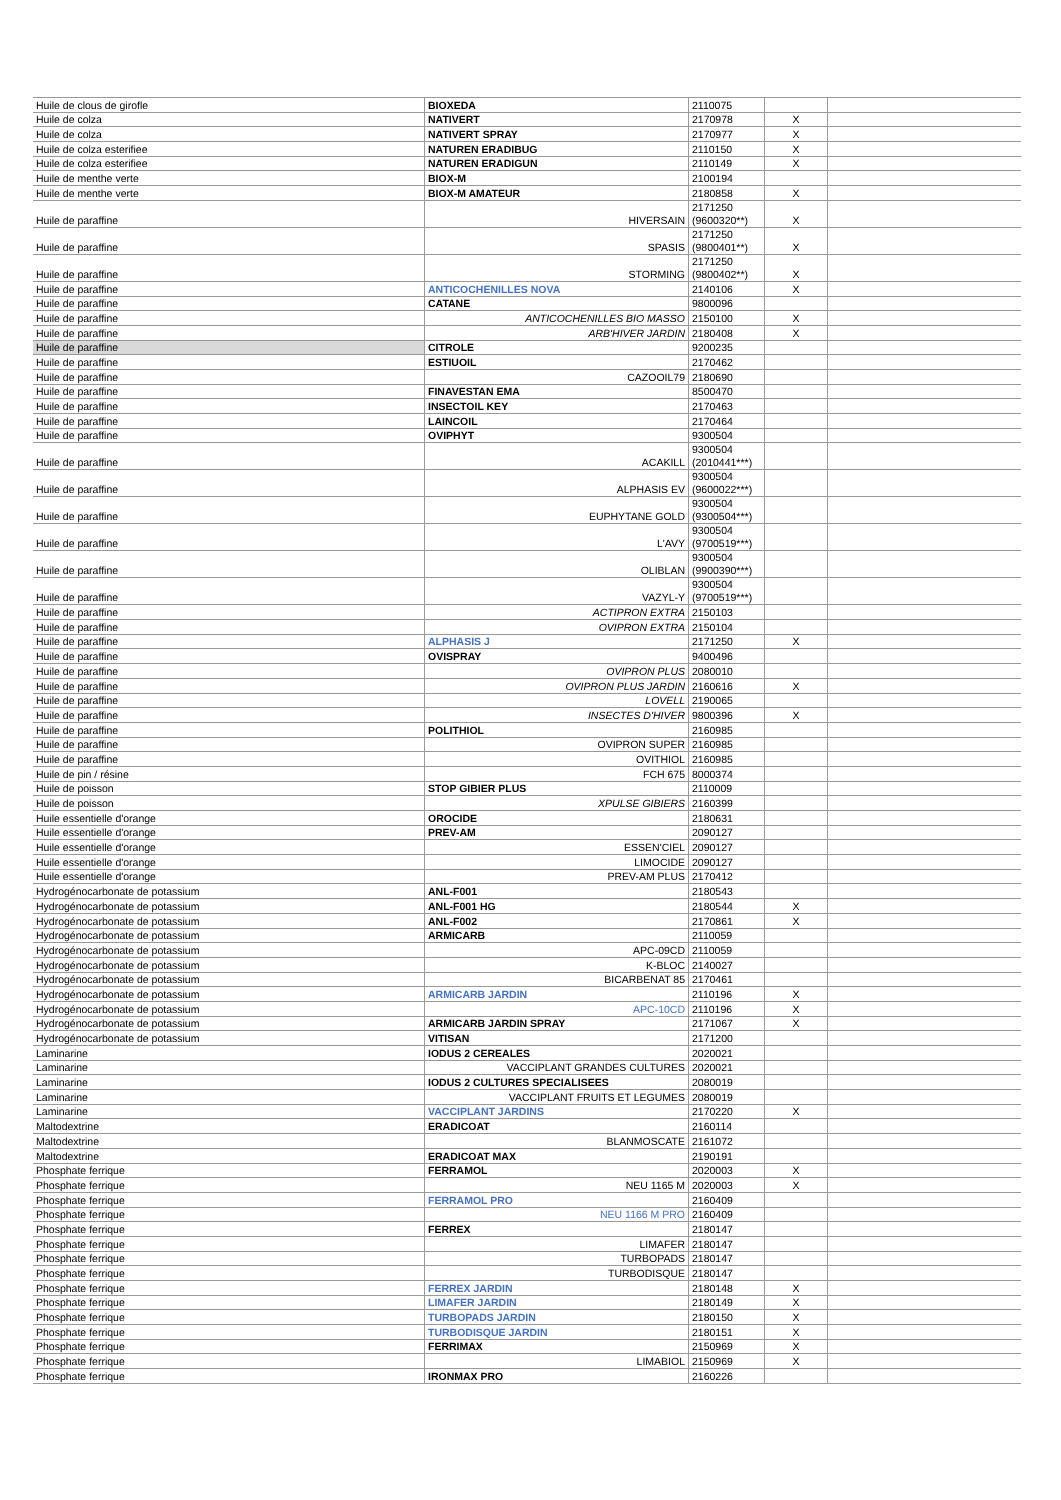| Huile de clous de girofle | BIOXEDA | 2110075 | | |
| Huile de colza | NATIVERT | 2170978 | X | |
| Huile de colza | NATIVERT SPRAY | 2170977 | X | |
| Huile de colza esterifiee | NATUREN ERADIBUG | 2110150 | X | |
| Huile de colza esterifiee | NATUREN ERADIGUN | 2110149 | X | |
| Huile de menthe verte | BIOX-M | 2100194 | | |
| Huile de menthe verte | BIOX-M AMATEUR | 2180858 | X | |
| Huile de paraffine | HIVERSAIN | 2171250 (9600320**) | X | |
| Huile de paraffine | SPASIS | 2171250 (9800401**) | X | |
| Huile de paraffine | STORMING | 2171250 (9800402**) | X | |
| Huile de paraffine | ANTICOCHENILLES NOVA | 2140106 | X | |
| Huile de paraffine | CATANE | 9800096 | | |
| Huile de paraffine | ANTICOCHENILLES BIO MASSO | 2150100 | X | |
| Huile de paraffine | ARB'HIVER JARDIN | 2180408 | X | |
| Huile de paraffine | CITROLE | 9200235 | | |
| Huile de paraffine | ESTIUOIL | 2170462 | | |
| Huile de paraffine | CAZOOIL79 | 2180690 | | |
| Huile de paraffine | FINAVESTAN EMA | 8500470 | | |
| Huile de paraffine | INSECTOIL KEY | 2170463 | | |
| Huile de paraffine | LAINCOIL | 2170464 | | |
| Huile de paraffine | OVIPHYT | 9300504 | | |
| Huile de paraffine | ACAKILL | 9300504 (2010441***) | | |
| Huile de paraffine | ALPHASIS EV | 9300504 (9600022***) | | |
| Huile de paraffine | EUPHYTANE GOLD | 9300504 (9300504***) | | |
| Huile de paraffine | L'AVY | 9300504 (9700519***) | | |
| Huile de paraffine | OLIBLAN | 9300504 (9900390***) | | |
| Huile de paraffine | VAZYL-Y | 9300504 (9700519***) | | |
| Huile de paraffine | ACTIPRON EXTRA | 2150103 | | |
| Huile de paraffine | OVIPRON EXTRA | 2150104 | | |
| Huile de paraffine | ALPHASIS J | 2171250 | X | |
| Huile de paraffine | OVISPRAY | 9400496 | | |
| Huile de paraffine | OVIPRON PLUS | 2080010 | | |
| Huile de paraffine | OVIPRON PLUS JARDIN | 2160616 | X | |
| Huile de paraffine | LOVELL | 2190065 | | |
| Huile de paraffine | INSECTES D'HIVER | 9800396 | X | |
| Huile de paraffine | POLITHIOL | 2160985 | | |
| Huile de paraffine | OVIPRON SUPER | 2160985 | | |
| Huile de paraffine | OVITHIOL | 2160985 | | |
| Huile de pin / résine | FCH 675 | 8000374 | | |
| Huile de poisson | STOP GIBIER PLUS | 2110009 | | |
| Huile de poisson | XPULSE GIBIERS | 2160399 | | |
| Huile essentielle d'orange | OROCIDE | 2180631 | | |
| Huile essentielle d'orange | PREV-AM | 2090127 | | |
| Huile essentielle d'orange | ESSEN'CIEL | 2090127 | | |
| Huile essentielle d'orange | LIMOCIDE | 2090127 | | |
| Huile essentielle d'orange | PREV-AM PLUS | 2170412 | | |
| Hydrogénocarbonate de potassium | ANL-F001 | 2180543 | | |
| Hydrogénocarbonate de potassium | ANL-F001 HG | 2180544 | X | |
| Hydrogénocarbonate de potassium | ANL-F002 | 2170861 | X | |
| Hydrogénocarbonate de potassium | ARMICARB | 2110059 | | |
| Hydrogénocarbonate de potassium | APC-09CD | 2110059 | | |
| Hydrogénocarbonate de potassium | K-BLOC | 2140027 | | |
| Hydrogénocarbonate de potassium | BICARBENAT 85 | 2170461 | | |
| Hydrogénocarbonate de potassium | ARMICARB JARDIN | 2110196 | X | |
| Hydrogénocarbonate de potassium | APC-10CD | 2110196 | X | |
| Hydrogénocarbonate de potassium | ARMICARB JARDIN SPRAY | 2171067 | X | |
| Hydrogénocarbonate de potassium | VITISAN | 2171200 | | |
| Laminarine | IODUS 2 CEREALES | 2020021 | | |
| Laminarine | VACCIPLANT GRANDES CULTURES | 2020021 | | |
| Laminarine | IODUS 2 CULTURES SPECIALISEES | 2080019 | | |
| Laminarine | VACCIPLANT FRUITS ET LEGUMES | 2080019 | | |
| Laminarine | VACCIPLANT JARDINS | 2170220 | X | |
| Maltodextrine | ERADICOAT | 2160114 | | |
| Maltodextrine | BLANMOSCATE | 2161072 | | |
| Maltodextrine | ERADICOAT MAX | 2190191 | | |
| Phosphate ferrique | FERRAMOL | 2020003 | X | |
| Phosphate ferrique | NEU 1165 M | 2020003 | X | |
| Phosphate ferrique | FERRAMOL PRO | 2160409 | | |
| Phosphate ferrique | NEU 1166 M PRO | 2160409 | | |
| Phosphate ferrique | FERREX | 2180147 | | |
| Phosphate ferrique | LIMAFER | 2180147 | | |
| Phosphate ferrique | TURBOPADS | 2180147 | | |
| Phosphate ferrique | TURBODISQUE | 2180147 | | |
| Phosphate ferrique | FERREX JARDIN | 2180148 | X | |
| Phosphate ferrique | LIMAFER JARDIN | 2180149 | X | |
| Phosphate ferrique | TURBOPADS JARDIN | 2180150 | X | |
| Phosphate ferrique | TURBODISQUE JARDIN | 2180151 | X | |
| Phosphate ferrique | FERRIMAX | 2150969 | X | |
| Phosphate ferrique | LIMABIOL | 2150969 | X | |
| Phosphate ferrique | IRONMAX PRO | 2160226 | | |